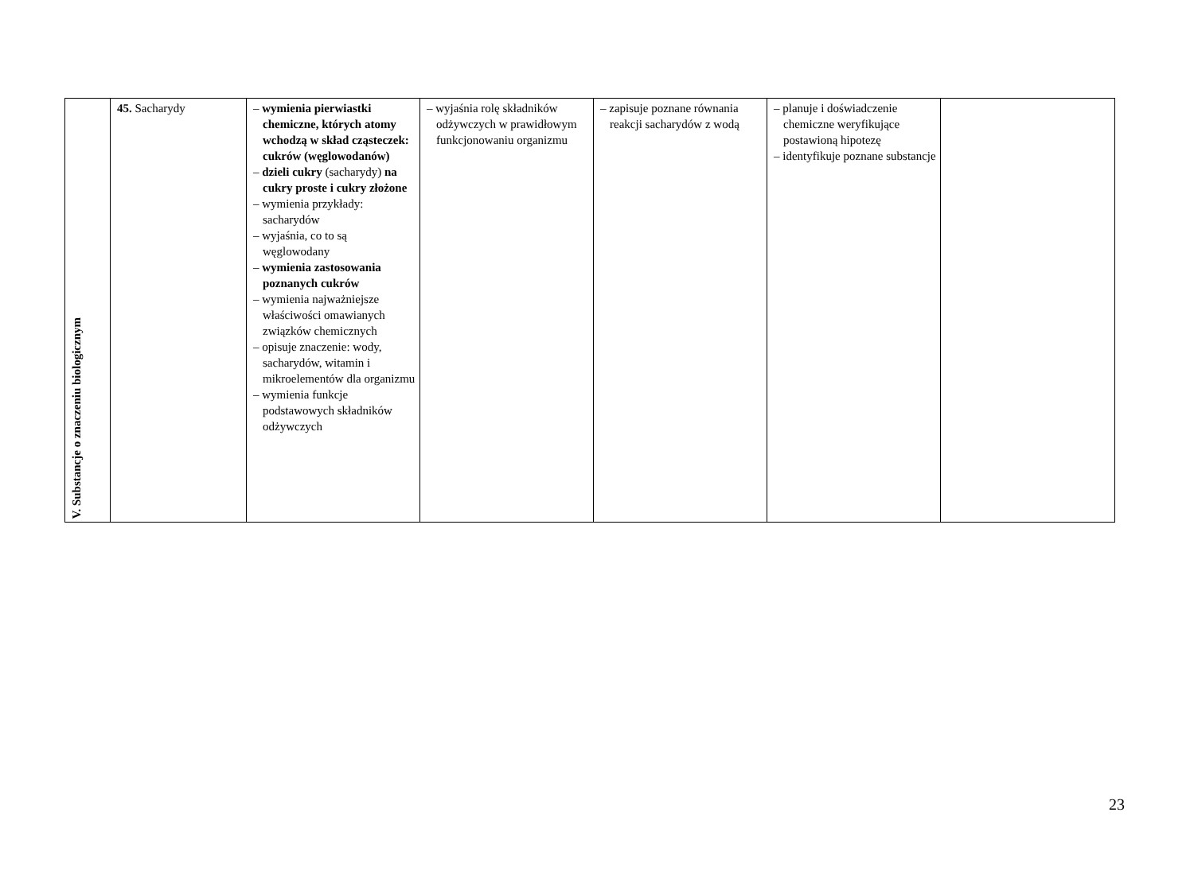| V. Substancje o znaczeniu biologicznym | 45. Sacharydy | – wymienia pierwiastki chemiczne, których atomy wchodzą w skład cząsteczek: cukrów (węglowodanów) – dzieli cukry (sacharydy) na cukry proste i cukry złożone – wymienia przykłady: sacharydów – wyjaśnia, co to są węglowodany – wymienia zastosowania poznanych cukrów – wymienia najważniejsze właściwości omawianych związków chemicznych – opisuje znaczenie: wody, sacharydów, witamin i mikroelementów dla organizmu – wymienia funkcje podstawowych składników odżywczych | – wyjaśnia rolę składników odżywczych w prawidłowym funkcjonowaniu organizmu | – zapisuje poznane równania reakcji sacharydów z wodą | – planuje i doświadczenie chemiczne weryfikujące postawioną hipotezę – identyfikuje poznane substancje | |
23